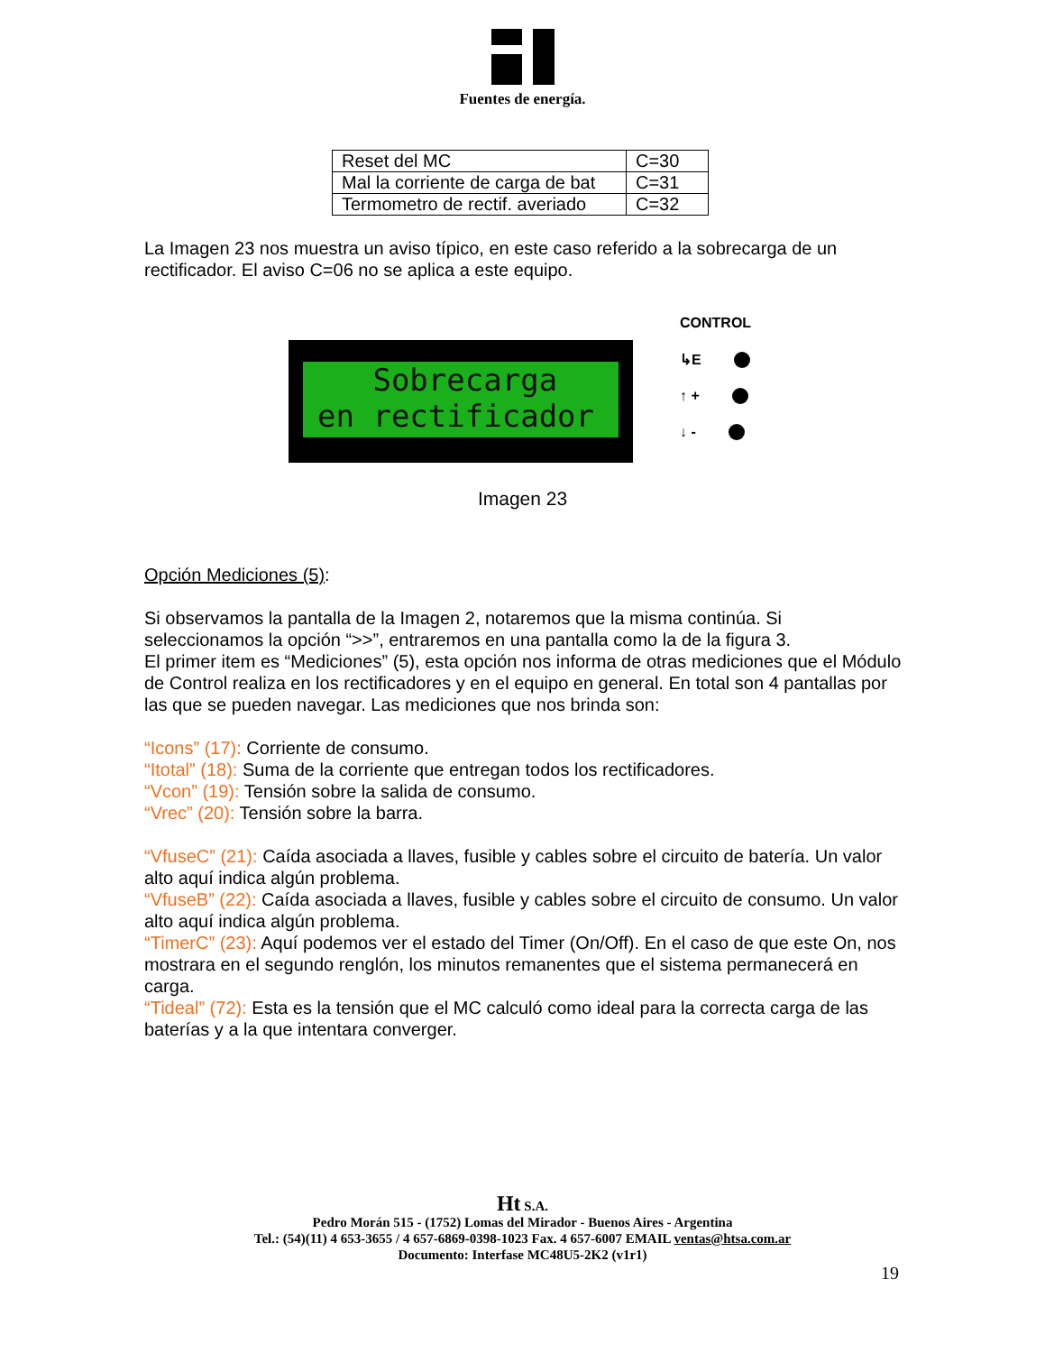Fuentes de energía.
| Reset del MC | C=30 |
| Mal la corriente de carga de bat | C=31 |
| Termometro de rectif. averiado | C=32 |
La Imagen 23 nos muestra un aviso típico, en este caso referido a la sobrecarga de un rectificador. El aviso C=06 no se aplica a este equipo.
Sobrecarga
en rectificador
CONTROL
↳E
↑ +
↓ -
Imagen 23
Opción Mediciones (5):
Si observamos la pantalla de la Imagen 2, notaremos que la misma continúa. Si seleccionamos la opción “>>”, entraremos en una pantalla como la de la figura 3.
El primer item es “Mediciones” (5), esta opción nos informa de otras mediciones que el Módulo de Control realiza en los rectificadores y en el equipo en general. En total son 4 pantallas por las que se pueden navegar. Las mediciones que nos brinda son:
“Icons” (17): Corriente de consumo.
“Itotal” (18): Suma de la corriente que entregan todos los rectificadores.
“Vcon” (19): Tensión sobre la salida de consumo.
“Vrec” (20): Tensión sobre la barra.
“VfuseC” (21): Caída asociada a llaves, fusible y cables sobre el circuito de batería. Un valor alto aquí indica algún problema.
“VfuseB” (22): Caída asociada a llaves, fusible y cables sobre el circuito de consumo. Un valor alto aquí indica algún problema.
“TimerC” (23): Aquí podemos ver el estado del Timer (On/Off). En el caso de que este On, nos mostrara en el segundo renglón, los minutos remanentes que el sistema permanecerá en carga.
“Tideal” (72): Esta es la tensión que el MC calculó como ideal para la correcta carga de las baterías y a la que intentara converger.
Ht S.A.
Pedro Morán 515 - (1752) Lomas del Mirador - Buenos Aires - Argentina
Tel.: (54)(11) 4 653-3655 / 4 657-6869-0398-1023 Fax. 4 657-6007 EMAIL ventas@htsa.com.ar
Documento: Interfase MC48U5-2K2 (v1r1)
19